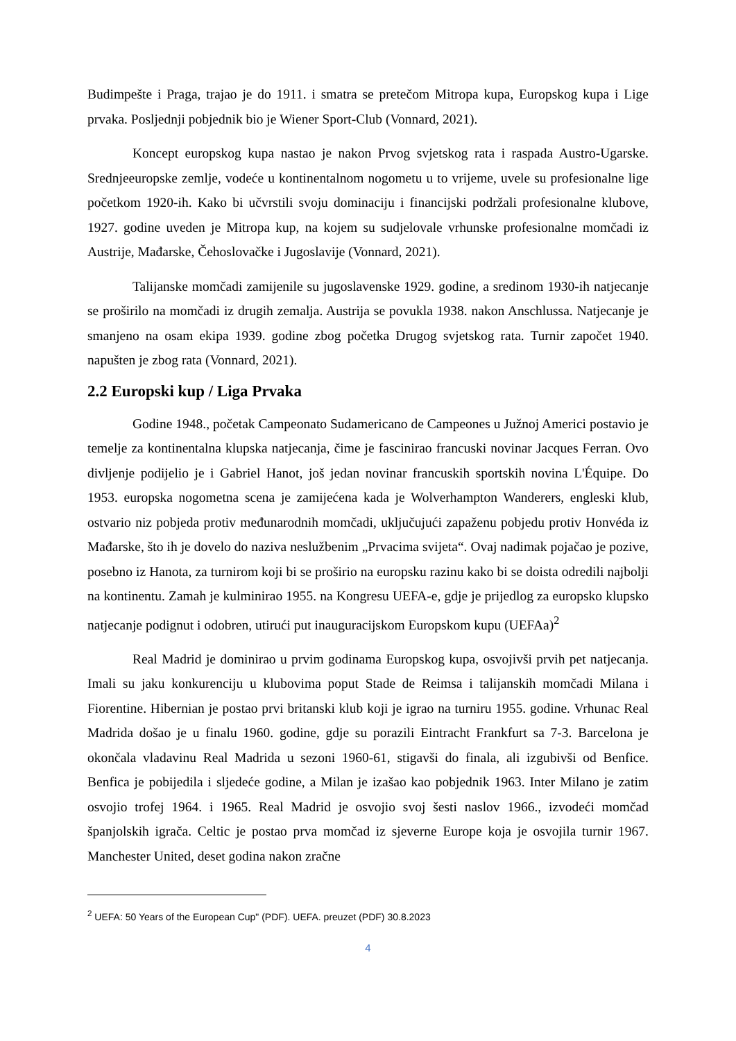Budimpešte i Praga, trajao je do 1911. i smatra se pretečom Mitropa kupa, Europskog kupa i Lige prvaka. Posljednji pobjednik bio je Wiener Sport-Club (Vonnard, 2021).
Koncept europskog kupa nastao je nakon Prvog svjetskog rata i raspada Austro-Ugarske. Srednjeeuropske zemlje, vodeće u kontinentalnom nogometu u to vrijeme, uvele su profesionalne lige početkom 1920-ih. Kako bi učvrstili svoju dominaciju i financijski podržali profesionalne klubove, 1927. godine uveden je Mitropa kup, na kojem su sudjelovale vrhunske profesionalne momčadi iz Austrije, Mađarske, Čehoslovačke i Jugoslavije (Vonnard, 2021).
Talijanske momčadi zamijenile su jugoslavenske 1929. godine, a sredinom 1930-ih natjecanje se proširilo na momčadi iz drugih zemalja. Austrija se povukla 1938. nakon Anschlussa. Natjecanje je smanjeno na osam ekipa 1939. godine zbog početka Drugog svjetskog rata. Turnir započet 1940. napušten je zbog rata (Vonnard, 2021).
2.2 Europski kup / Liga Prvaka
Godine 1948., početak Campeonato Sudamericano de Campeones u Južnoj Americi postavio je temelje za kontinentalna klupska natjecanja, čime je fascinirao francuski novinar Jacques Ferran. Ovo divljenje podijelio je i Gabriel Hanot, još jedan novinar francuskih sportskih novina L'Équipe. Do 1953. europska nogometna scena je zamijećena kada je Wolverhampton Wanderers, engleski klub, ostvario niz pobjeda protiv međunarodnih momčadi, uključujući zapaženu pobjedu protiv Honvéda iz Mađarske, što ih je dovelo do naziva neslužbenim „Prvacima svijeta“. Ovaj nadimak pojačao je pozive, posebno iz Hanota, za turnirom koji bi se proširio na europsku razinu kako bi se doista odredili najbolji na kontinentu. Zamah je kulminirao 1955. na Kongresu UEFA-e, gdje je prijedlog za europsko klupsko natjecanje podignut i odobren, utirući put inauguracijskom Europskom kupu (UEFAa)<sup>2</sup>
Real Madrid je dominirao u prvim godinama Europskog kupa, osvojivši prvih pet natjecanja. Imali su jaku konkurenciju u klubovima poput Stade de Reimsa i talijanskih momčadi Milana i Fiorentine. Hibernian je postao prvi britanski klub koji je igrao na turniru 1955. godine. Vrhunac Real Madrida došao je u finalu 1960. godine, gdje su porazili Eintracht Frankfurt sa 7-3. Barcelona je okončala vladavinu Real Madrida u sezoni 1960-61, stigavši do finala, ali izgubivši od Benfice. Benfica je pobijedila i sljedeće godine, a Milan je izašao kao pobjednik 1963. Inter Milano je zatim osvojio trofej 1964. i 1965. Real Madrid je osvojio svoj šesti naslov 1966., izvodeći momčad španjolskih igrača. Celtic je postao prva momčad iz sjeverne Europe koja je osvojila turnir 1967. Manchester United, deset godina nakon zračne
<sup>2</sup> UEFA: 50 Years of the European Cup" (PDF). UEFA. preuzet (PDF) 30.8.2023
4